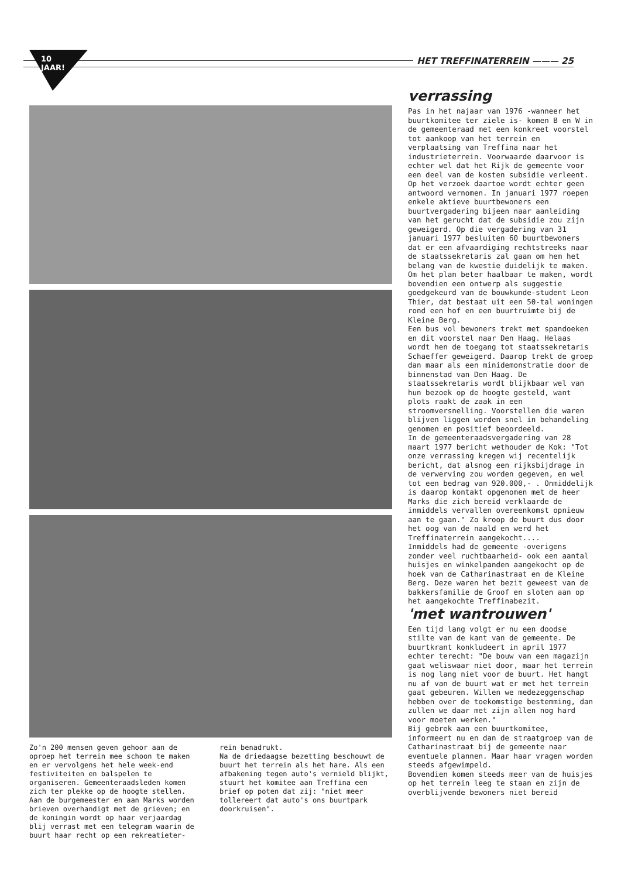10 JAAR! HET TREFFINATERREIN ——— 25
Zo'n 200 mensen geven gehoor aan de oproep het terrein mee schoon te maken en er vervolgens het hele week-end festiviteiten en balspelen te organiseren. Gemeenteraadsleden komen zich ter plekke op de hoogte stellen. Aan de burgemeester en aan Marks worden brieven overhandigt met de grieven; en de koningin wordt op haar verjaardag blij verrast met een telegram waarin de buurt haar recht op een rekreatieter-
rein benadrukt.
Na de driedaagse bezetting beschouwt de buurt het terrein als het hare. Als een afbakening tegen auto's vernield blijkt, stuurt het komitee aan Treffina een brief op poten dat zij: "niet meer tollereert dat auto's ons buurtpark doorkruisen".
verrassing
Pas in het najaar van 1976 -wanneer het buurtkomitee ter ziele is- komen B en W in de gemeenteraad met een konkreet voorstel tot aankoop van het terrein en verplaatsing van Treffina naar het industrieterrein. Voorwaarde daarvoor is echter wel dat het Rijk de gemeente voor een deel van de kosten subsidie verleent. Op het verzoek daartoe wordt echter geen antwoord vernomen. In januari 1977 roepen enkele aktieve buurtbewoners een buurtvergadering bijeen naar aanleiding van het gerucht dat de subsidie zou zijn geweigerd. Op die vergadering van 31 januari 1977 besluiten 60 buurtbewoners dat er een afvaardiging rechtstreeks naar de staatssekretaris zal gaan om hem het belang van de kwestie duidelijk te maken. Om het plan beter haalbaar te maken, wordt bovendien een ontwerp als suggestie goedgekeurd van de bouwkunde-student Leon Thier, dat bestaat uit een 50-tal woningen rond een hof en een buurtruimte bij de Kleine Berg.
Een bus vol bewoners trekt met spandoeken en dit voorstel naar Den Haag. Helaas wordt hen de toegang tot staatssekretaris Schaeffer geweigerd. Daarop trekt de groep dan maar als een minidemonstratie door de binnenstad van Den Haag. De staatssekretaris wordt blijkbaar wel van hun bezoek op de hoogte gesteld, want plots raakt de zaak in een stroomversnelling. Voorstellen die waren blijven liggen worden snel in behandeling genomen en positief beoordeeld.
In de gemeenteraadsvergadering van 28 maart 1977 bericht wethouder de Kok: "Tot onze verrassing kregen wij recentelijk bericht, dat alsnog een rijksbijdrage in de verwerving zou worden gegeven, en wel tot een bedrag van 920.000,- . Onmiddelijk is daarop kontakt opgenomen met de heer Marks die zich bereid verklaarde de inmiddels vervallen overeenkomst opnieuw aan te gaan." Zo kroop de buurt dus door het oog van de naald en werd het Treffinaterrein aangekocht....
Inmiddels had de gemeente -overigens zonder veel ruchtbaarheid- ook een aantal huisjes en winkelpanden aangekocht op de hoek van de Catharinastraat en de Kleine Berg. Deze waren het bezit geweest van de bakkersfamilie de Groof en sloten aan op het aangekochte Treffinabezit.
'met wantrouwen'
Een tijd lang volgt er nu een doodse stilte van de kant van de gemeente. De buurtkrant konkludeert in april 1977 echter terecht: "De bouw van een magazijn gaat weliswaar niet door, maar het terrein is nog lang niet voor de buurt. Het hangt nu af van de buurt wat er met het terrein gaat gebeuren. Willen we medezeggenschap hebben over de toekomstige bestemming, dan zullen we daar met zijn allen nog hard voor moeten werken."
Bij gebrek aan een buurtkomitee, informeert nu en dan de straatgroep van de Catharinastraat bij de gemeente naar eventuele plannen. Maar haar vragen worden steeds afgewimpeld.
Bovendien komen steeds meer van de huisjes op het terrein leeg te staan en zijn de overblijvende bewoners niet bereid